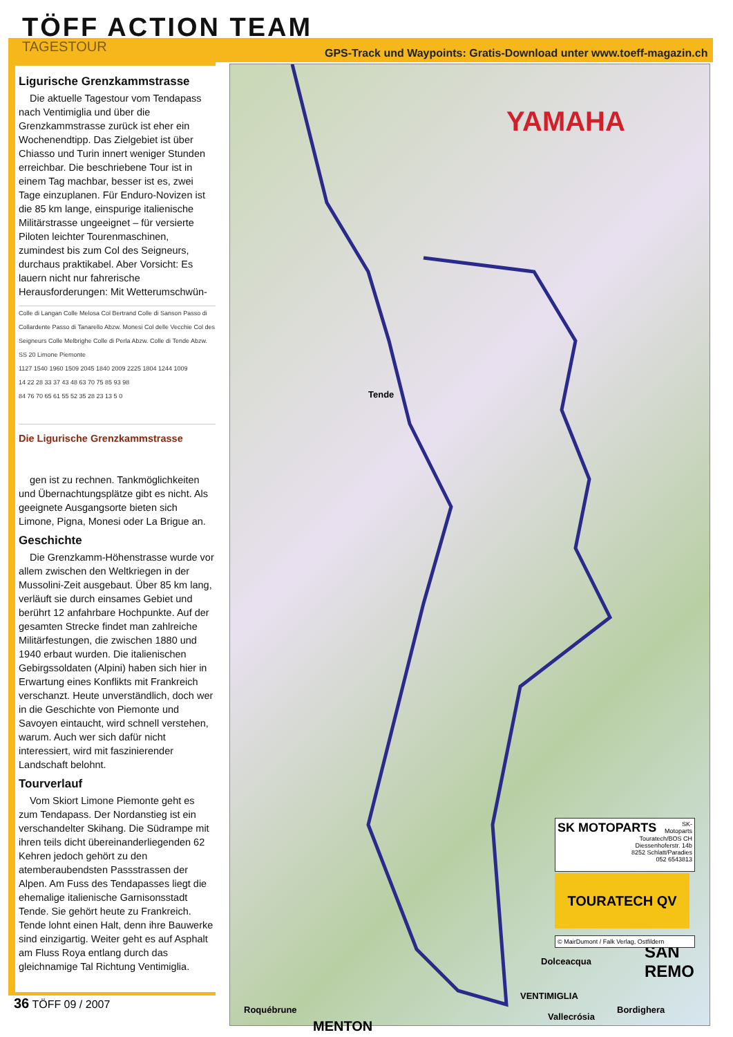TÖFF ACTION TEAM
TAGESTOUR
GPS-Track und Waypoints: Gratis-Download unter www.toeff-magazin.ch
Ligurische Grenzkammstrasse
Die aktuelle Tagestour vom Tendapass nach Ventimiglia und über die Grenzkammstrasse zurück ist eher ein Wochenendtipp. Das Zielgebiet ist über Chiasso und Turin innert weniger Stunden erreichbar. Die beschriebene Tour ist in einem Tag machbar, besser ist es, zwei Tage einzuplanen. Für Enduro-Novizen ist die 85 km lange, einspurige italienische Militärstrasse ungeeignet – für versierte Piloten leichter Tourenmaschinen, zumindest bis zum Col des Seigneurs, durchaus praktikabel. Aber Vorsicht: Es lauern nicht nur fahrerische Herausforderungen: Mit Wetterumschwün-
Colle di Langan Colle Melosa Col Bertrand Colle di Sanson Passo di Collardente Passo di Tanarello Abzw. Monesi Col delle Vecchie Col des Seigneurs Colle Melbrighe Colle di Perla Abzw. Colle di Tende Abzw. SS 20 Limone Piemonte
1127 1540 1960 1509 2045 1840 2009 2225 1804 1244 1009
14 22 28 33 37 43 48 63 70 75 85 93 98
84 76 70 65 61 55 52 35 28 23 13 5 0
Die Ligurische Grenzkammstrasse
gen ist zu rechnen. Tankmöglichkeiten und Übernachtungsplätze gibt es nicht. Als geeignete Ausgangsorte bieten sich Limone, Pigna, Monesi oder La Brigue an.
Geschichte
Die Grenzkamm-Höhenstrasse wurde vor allem zwischen den Weltkriegen in der Mussolini-Zeit ausgebaut. Über 85 km lang, verläuft sie durch einsames Gebiet und berührt 12 anfahrbare Hochpunkte. Auf der gesamten Strecke findet man zahlreiche Militärfestungen, die zwischen 1880 und 1940 erbaut wurden. Die italienischen Gebirgssoldaten (Alpini) haben sich hier in Erwartung eines Konflikts mit Frankreich verschanzt. Heute unverständlich, doch wer in die Geschichte von Piemonte und Savoyen eintaucht, wird schnell verstehen, warum. Auch wer sich dafür nicht interessiert, wird mit faszinierender Landschaft belohnt.
Tourverlauf
Vom Skiort Limone Piemonte geht es zum Tendapass. Der Nordanstieg ist ein verschandelter Skihang. Die Südrampe mit ihren teils dicht übereinanderliegenden 62 Kehren jedoch gehört zu den atemberaubendsten Passstrassen der Alpen. Am Fuss des Tendapasses liegt die ehemalige italienische Garnisonsstadt Tende. Sie gehört heute zu Frankreich. Tende lohnt einen Halt, denn ihre Bauwerke sind einzigartig. Weiter geht es auf Asphalt am Fluss Roya entlang durch das gleichnamige Tal Richtung Ventimiglia.
YAMAHA
Tende
VENTIMIGLIA
Dolceacqua
Vallecrósia
Bordighera
SAN REMO
MENTON
Roquébrune
SK MOTOPARTS SK-Motoparts
Touratech/BOS CH
Diessenhoferstr. 14b
8252 Schlatt/Paradies
052 6543813
TOURATECH QV
© MairDumont / Falk Verlag, Ostfildern
36 TÖFF 09 / 2007